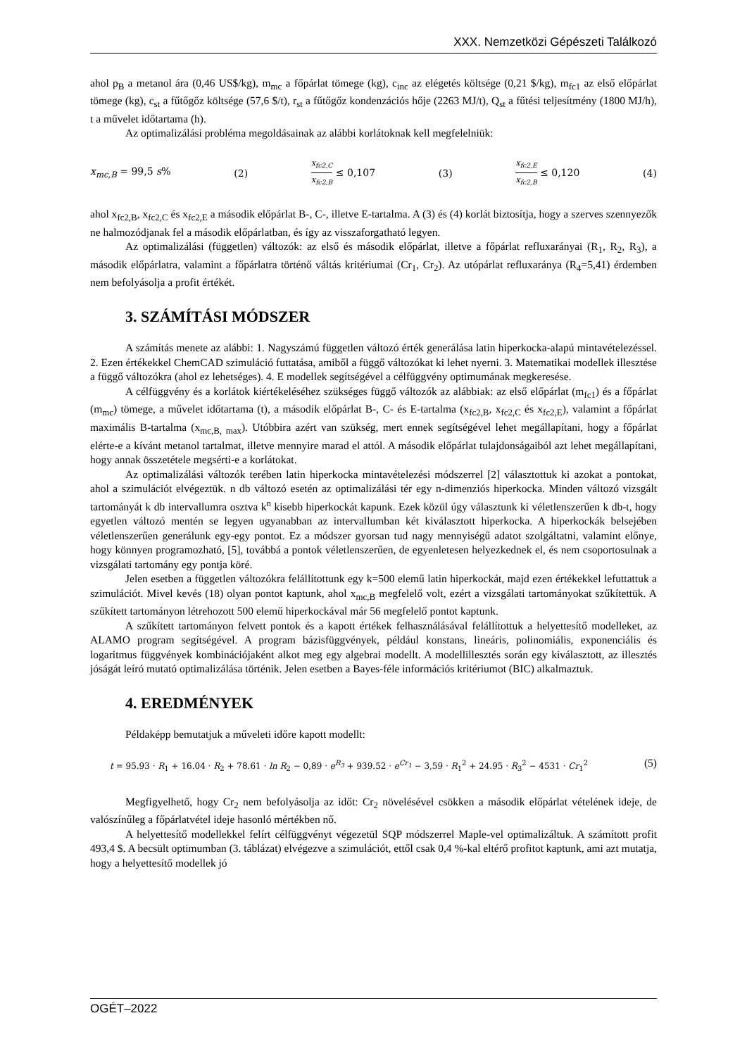XXX. Nemzetközi Gépészeti Találkozó
ahol p<sub>B</sub> a metanol ára (0,46 US$/kg), m<sub>mc</sub> a főpárlat tömege (kg), c<sub>inc</sub> az elégetés költsége (0,21 $/kg), m<sub>fc1</sub> az első előpárlat tömege (kg), c<sub>st</sub> a fűtőgőz költsége (57,6 $/t), r<sub>st</sub> a fűtőgőz kondenzációs hője (2263 MJ/t), Q<sub>st</sub> a fűtési teljesítmény (1800 MJ/h), t a művelet időtartama (h).
Az optimalizálási probléma megoldásainak az alábbi korlátoknak kell megfelelniük:
x<sub>mc,B</sub> = 99,5 s% (2) x<sub>fc2,C</sub> x<sub>fc2,B</sub> ≤ 0,107 (3) x<sub>fc2,E</sub> x<sub>fc2,B</sub> ≤ 0,120 (4)
ahol x<sub>fc2,B</sub>, x<sub>fc2,C</sub> és x<sub>fc2,E</sub> a második előpárlat B-, C-, illetve E-tartalma. A (3) és (4) korlát biztosítja, hogy a szerves szennyezők ne halmozódjanak fel a második előpárlatban, és így az visszaforgatható legyen.
Az optimalizálási (független) változók: az első és második előpárlat, illetve a főpárlat refluxarányai (R<sub>1</sub>, R<sub>2</sub>, R<sub>3</sub>), a második előpárlatra, valamint a főpárlatra történő váltás kritériumai (Cr<sub>1</sub>, Cr<sub>2</sub>). Az utópárlat refluxaránya (R<sub>4</sub>=5,41) érdemben nem befolyásolja a profit értékét.
3. SZÁMÍTÁSI MÓDSZER
A számítás menete az alábbi: 1. Nagyszámú független változó érték generálása latin hiperkocka-alapú mintavételezéssel. 2. Ezen értékekkel ChemCAD szimuláció futtatása, amiből a függő változókat ki lehet nyerni. 3. Matematikai modellek illesztése a függő változókra (ahol ez lehetséges). 4. E modellek segítségével a célfüggvény optimumának megkeresése.
A célfüggvény és a korlátok kiértékeléséhez szükséges függő változók az alábbiak: az első előpárlat (m<sub>fc1</sub>) és a főpárlat (m<sub>mc</sub>) tömege, a művelet időtartama (t), a második előpárlat B-, C- és E-tartalma (x<sub>fc2,B</sub>, x<sub>fc2,C</sub> és x<sub>fc2,E</sub>), valamint a főpárlat maximális B-tartalma (x<sub>mc,B, max</sub>). Utóbbira azért van szükség, mert ennek segítségével lehet megállapítani, hogy a főpárlat elérte-e a kívánt metanol tartalmat, illetve mennyire marad el attól. A második előpárlat tulajdonságaiból azt lehet megállapítani, hogy annak összetétele megsérti-e a korlátokat.
Az optimalizálási változók terében latin hiperkocka mintavételezési módszerrel [2] választottuk ki azokat a pontokat, ahol a szimulációt elvégeztük. n db változó esetén az optimalizálási tér egy n-dimenziós hiperkocka. Minden változó vizsgált tartományát k db intervallumra osztva k<sup>n</sup> kisebb hiperkockát kapunk. Ezek közül úgy választunk ki véletlenszerűen k db-t, hogy egyetlen változó mentén se legyen ugyanabban az intervallumban két kiválasztott hiperkocka. A hiperkockák belsejében véletlenszerűen generálunk egy-egy pontot. Ez a módszer gyorsan tud nagy mennyiségű adatot szolgáltatni, valamint előnye, hogy könnyen programozható, [5], továbbá a pontok véletlenszerűen, de egyenletesen helyezkednek el, és nem csoportosulnak a vizsgálati tartomány egy pontja köré.
Jelen esetben a független változókra felállítottunk egy k=500 elemű latin hiperkockát, majd ezen értékekkel lefuttattuk a szimulációt. Mivel kevés (18) olyan pontot kaptunk, ahol x<sub>mc,B</sub> megfelelő volt, ezért a vizsgálati tartományokat szűkítettük. A szűkített tartományon létrehozott 500 elemű hiperkockával már 56 megfelelő pontot kaptunk.
A szűkített tartományon felvett pontok és a kapott értékek felhasználásával felállítottuk a helyettesítő modelleket, az ALAMO program segítségével. A program bázisfüggvények, például konstans, lineáris, polinomiális, exponenciális és logaritmus függvények kombinációjaként alkot meg egy algebrai modellt. A modellillesztés során egy kiválasztott, az illesztés jóságát leíró mutató optimalizálása történik. Jelen esetben a Bayes-féle információs kritériumot (BIC) alkalmaztuk.
4. EREDMÉNYEK
Példaképp bemutatjuk a műveleti időre kapott modellt:
t = 95.93 · R<sub>1</sub> + 16.04 · R<sub>2</sub> + 78.61 · ln R<sub>2</sub> − 0,89 · e<sup>R<sub>3</sub></sup> + 939.52 · e<sup>Cr<sub>1</sub></sup> − 3,59 · R<sub>1</sub><sup>2</sup> + 24.95 · R<sub>3</sub><sup>2</sup> − 4531 · Cr<sub>1</sub><sup>2</sup> (5)
Megfigyelhető, hogy Cr<sub>2</sub> nem befolyásolja az időt: Cr<sub>2</sub> növelésével csökken a második előpárlat vételének ideje, de valószínűleg a főpárlatvétel ideje hasonló mértékben nő.
A helyettesítő modellekkel felírt célfüggvényt végezetül SQP módszerrel Maple-vel optimalizáltuk. A számított profit 493,4 $. A becsült optimumban (3. táblázat) elvégezve a szimulációt, ettől csak 0,4 %-kal eltérő profitot kaptunk, ami azt mutatja, hogy a helyettesítő modellek jó
OGÉT–2022